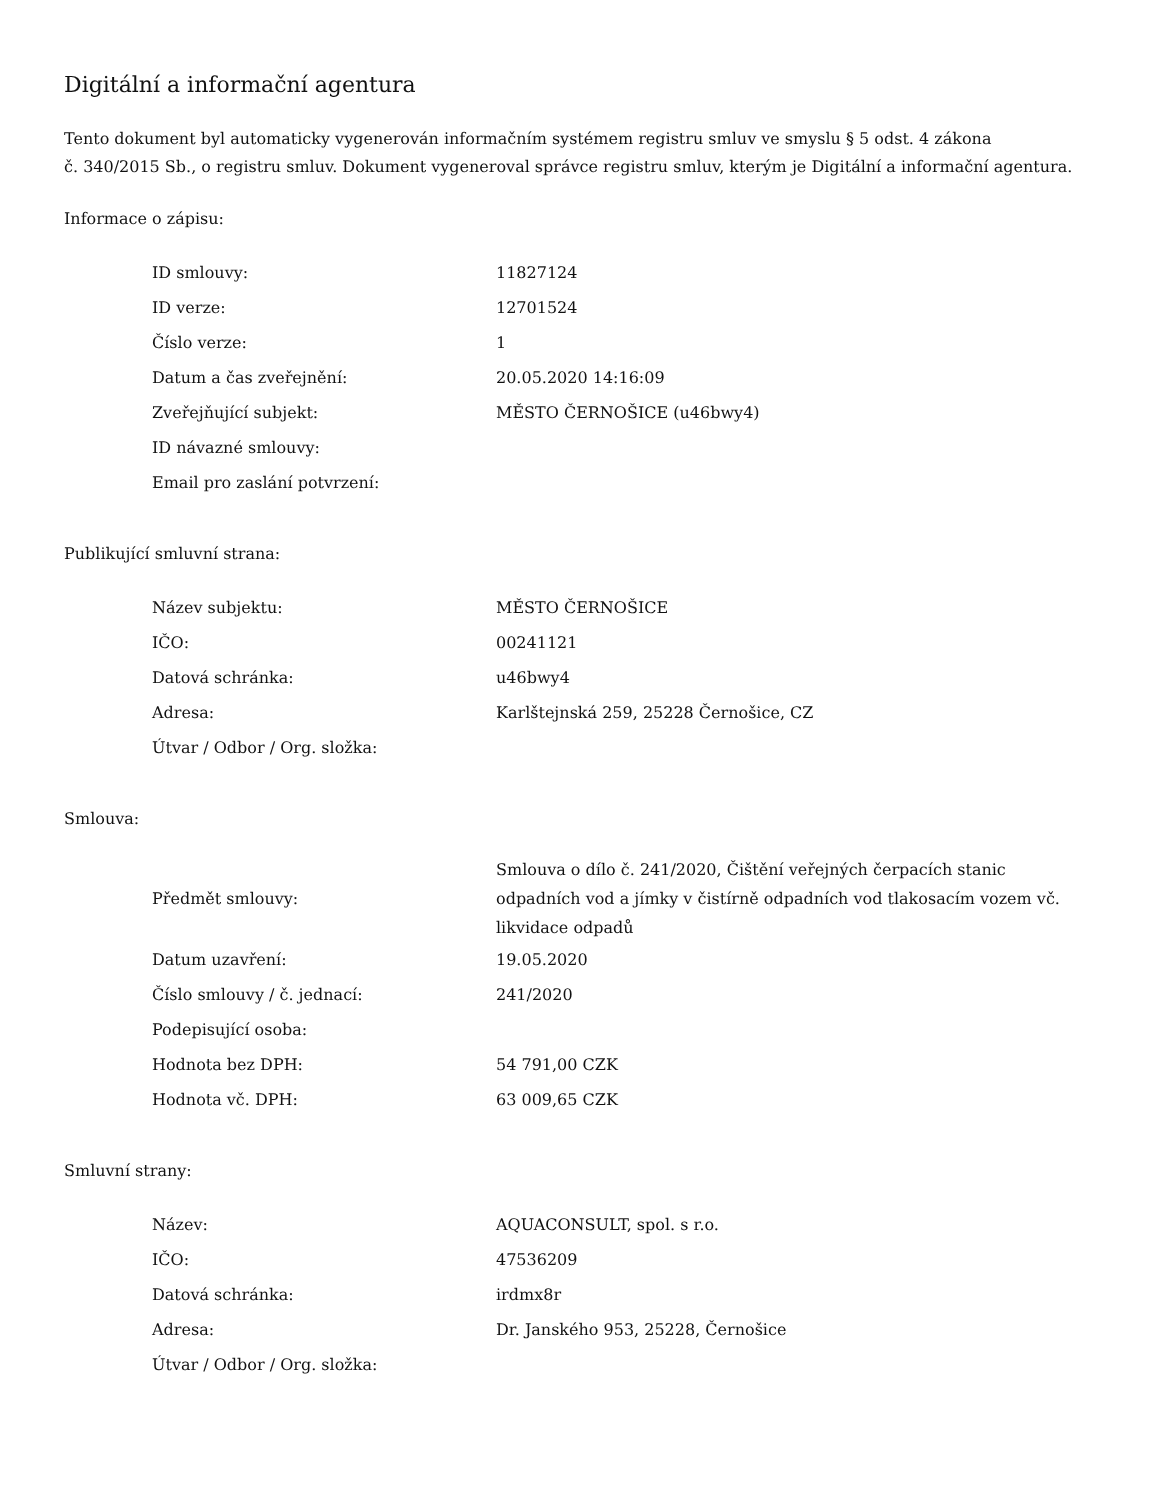Digitální a informační agentura
Tento dokument byl automaticky vygenerován informačním systémem registru smluv ve smyslu § 5 odst. 4 zákona
č. 340/2015 Sb., o registru smluv. Dokument vygeneroval správce registru smluv, kterým je Digitální a informační agentura.
Informace o zápisu:
| ID smlouvy: | 11827124 |
| ID verze: | 12701524 |
| Číslo verze: | 1 |
| Datum a čas zveřejnění: | 20.05.2020 14:16:09 |
| Zveřejňující subjekt: | MĚSTO ČERNOŠICE (u46bwy4) |
| ID návazné smlouvy: | |
| Email pro zaslání potvrzení: | |
Publikující smluvní strana:
| Název subjektu: | MĚSTO ČERNOŠICE |
| IČO: | 00241121 |
| Datová schránka: | u46bwy4 |
| Adresa: | Karlštejnská 259, 25228 Černošice, CZ |
| Útvar / Odbor / Org. složka: | |
Smlouva:
| Předmět smlouvy: | Smlouva o dílo č. 241/2020, Čištění veřejných čerpacích stanic odpadních vod a jímky v čistírně odpadních vod tlakosacím vozem vč. likvidace odpadů |
| Datum uzavření: | 19.05.2020 |
| Číslo smlouvy / č. jednací: | 241/2020 |
| Podepisující osoba: | |
| Hodnota bez DPH: | 54 791,00 CZK |
| Hodnota vč. DPH: | 63 009,65 CZK |
Smluvní strany:
| Název: | AQUACONSULT, spol. s r.o. |
| IČO: | 47536209 |
| Datová schránka: | irdmx8r |
| Adresa: | Dr. Janského 953, 25228, Černošice |
| Útvar / Odbor / Org. složka: | |